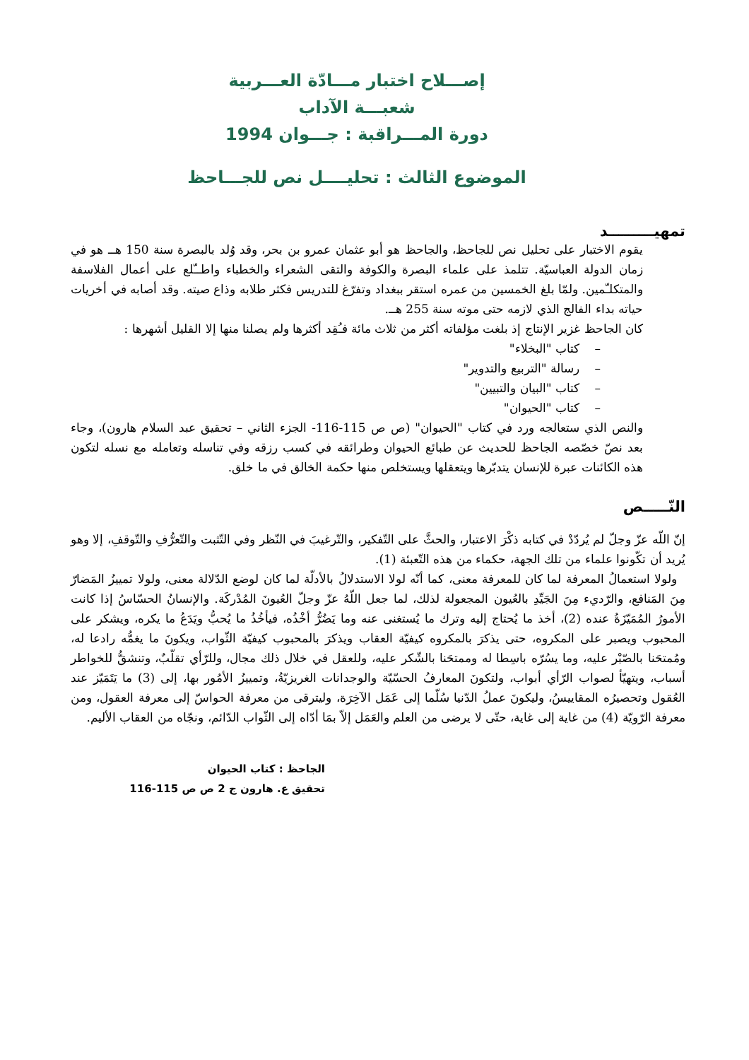إصـــلاح اختبار مـــادّة العـــربية
شعبـــة الآداب
دورة المـــراقبة : جـــوان 1994
الموضوع الثالث : تحليــــل نص للجـــاحظ
تمهيـــــــــد
يقوم الاختبار على تحليل نص للجاحظ، والجاحظ هو أبو عثمان عمرو بن بحر، وقد وُلد بالبصرة سنة 150 هــ هو في زمان الدولة العباسيّة. تتلمذ على علماء البصرة والكوفة والتقى الشعراء والخطباء واطــّلع على أعمال الفلاسفة والمتكلـّمين. ولمّا بلغ الخمسين من عمره استقر ببغداد وتفرّغ للتدريس فكثر طلابه وذاع صيته. وقد أصابه في أخريات حياته بداء الفالج الذي لازمه حتى موته سنة 255 هــ.
كان الجاحظ غزير الإنتاج إذ بلغت مؤلفاته أكثر من ثلاث مائة فـُقِد أكثرها ولم يصلنا منها إلا القليل أشهرها :
– كتاب "البخلاء"
– رسالة "التربيع والتدوير"
– كتاب "البيان والتبيين"
– كتاب "الحيوان"
والنص الذي ستعالجه ورد في كتاب "الحيوان" (ص ص 115-116- الجزء الثاني – تحقيق عبد السلام هارون)، وجاء بعد نصّ خصّصه الجاحظ للحديث عن طبائع الحيوان وطرائقه في كسب رزقه وفي تناسله وتعامله مع نسله لتكون هذه الكائنات عبرة للإنسان يتدبّرها ويتعقلها ويستخلص منها حكمة الخالق في ما خلق.
النّـــــص
إنّ اللّه عزّ وجلّ لم يُردّدْ في كتابه ذكْرَ الاعتبار، والحثَّ على التّفكير، والتّرغيبَ في النّظر وفي التّثبت والتّعرُّفِ والتّوقفِ، إلا وهو يُريد أن تكّونوا علماء من تلك الجهة، حكماء من هذه التّعبئة (1).
ولولا استعمالُ المعرفة لما كان للمعرفة معنى، كما أنّه لولا الاستدلالُ بالأدلّة لما كان لوضع الدّلالة معنى، ولولا تمييزُ المَضارّ مِنَ المَنافع، والرّديء مِنَ الجَيِّدِ بالعُيون المجعولة لذلك، لما جعل اللّهُ عزّ وجلّ العُيونَ المُدْركَة. والإنسانُ الحسّاسُ إذا كانت الأمورُ المُمَيّزَةُ عنده (2)، أخذ ما يُحتاج إليه وترك ما يُستغنى عنه وما يَضُرُّ أخْذُه، فيأخُذُ ما يُحبُّ ويَدَعُ ما يكره، ويشكر على المحبوب ويصبر على المكروه، حتى يذكرَ بالمكروه كيفيّة العقاب ويذكرَ بالمحبوب كيفيّة الثّواب، ويكونَ ما يغمُّه رادعا له، ومُمتحَنا بالصّبْر عليه، وما يسُرّه باسِطا له وممتحَنا بالشّكر عليه، وللعقل في خلال ذلك مجال، وللرّأي تقلّبٌ، وتنشقُّ للخواطر أسباب، ويتهيّأ لصواب الرّأي أبواب، ولتكونَ المعارفُ الحسّيّة والوجدانات الغريزيّةُ، وتمييزُ الأمُور بها، إلى (3) ما يَتَمَيّز عند العُقول وتحصيرُه المقاييسُ، وليكونَ عملُ الدّنيا سُلّما إلى عَمَل الآخِرَة، وليترقى من معرفة الحواسّ إلى معرفة العقول، ومن معرفة الرّويّة (4) من غاية إلى غاية، حتّى لا يرضى من العلم والعَمَل إلاّ بمَا أدّاه إلى الثّواب الدّائم، ونجّاه من العقاب الأليم.
الجاحظ : كتاب الحيوان
تحقيق ع. هارون ج 2 ص ص 115-116